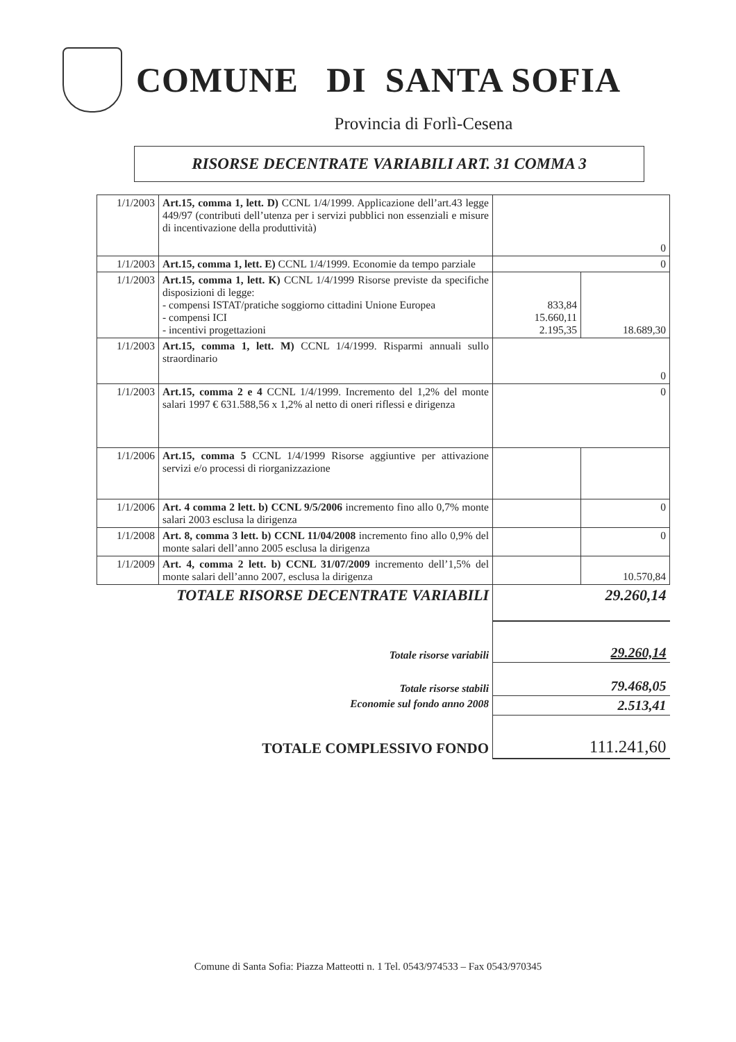COMUNE DI SANTA SOFIA
Provincia di Forlì-Cesena
RISORSE DECENTRATE VARIABILI ART. 31 COMMA 3
| 1/1/2003 | Art.15, comma 1, lett. D) CCNL 1/4/1999. Applicazione dell’art.43 legge 449/97 (contributi dell’utenza per i servizi pubblici non essenziali e misure di incentivazione della produttività) | 0 | |
| 1/1/2003 | Art.15, comma 1, lett. E) CCNL 1/4/1999. Economie da tempo parziale | 0 | |
| 1/1/2003 | Art.15, comma 1, lett. K) CCNL 1/4/1999 Risorse previste da specifiche disposizioni di legge: - compensi ISTAT/pratiche soggiorno cittadini Unione Europea - compensi ICI - incentivi progettazioni | 833,84 15.660,11 2.195,35 | 18.689,30 |
| 1/1/2003 | Art.15, comma 1, lett. M) CCNL 1/4/1999. Risparmi annuali sullo straordinario | 0 | |
| 1/1/2003 | Art.15, comma 2 e 4 CCNL 1/4/1999. Incremento del 1,2% del monte salari 1997 € 631.588,56 x 1,2% al netto di oneri riflessi e dirigenza | 0 | |
| 1/1/2006 | Art.15, comma 5 CCNL 1/4/1999 Risorse aggiuntive per attivazione servizi e/o processi di riorganizzazione | | |
| 1/1/2006 | Art. 4 comma 2 lett. b) CCNL 9/5/2006 incremento fino allo 0,7% monte salari 2003 esclusa la dirigenza | | 0 |
| 1/1/2008 | Art. 8, comma 3 lett. b) CCNL 11/04/2008 incremento fino allo 0,9% del monte salari dell’anno 2005 esclusa la dirigenza | | 0 |
| 1/1/2009 | Art. 4, comma 2 lett. b) CCNL 31/07/2009 incremento dell’1,5% del monte salari dell’anno 2007, esclusa la dirigenza | | 10.570,84 |
| TOTALE RISORSE DECENTRATE VARIABILI | | 29.260,14 | |
| Totale risorse variabili | | 29.260,14 | |
| Totale risorse stabili | | 79.468,05 | |
| Economie sul fondo anno 2008 | | 2.513,41 | |
| TOTALE COMPLESSIVO FONDO | | 111.241,60 | |
Comune di Santa Sofia: Piazza Matteotti n. 1 Tel. 0543/974533 – Fax 0543/970345